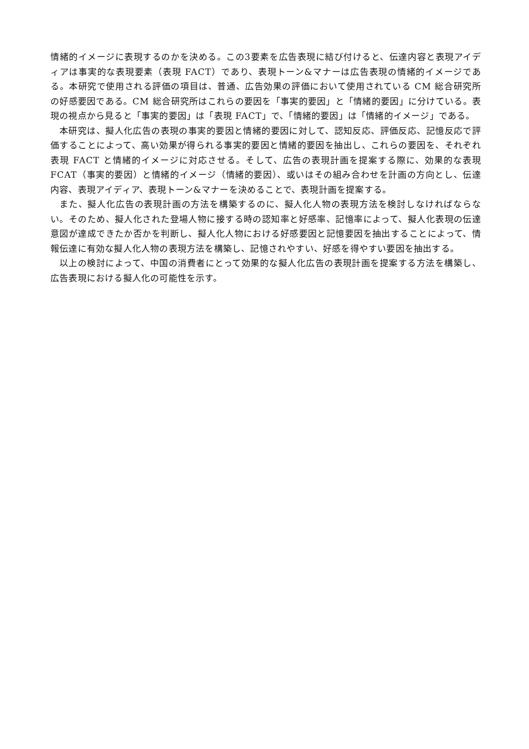情緒的イメージに表現するのかを決める。この3要素を広告表現に結び付けると、伝達内容と表現アイディアは事実的な表現要素（表現 FACT）であり、表現トーン&マナーは広告表現の情緒的イメージである。本研究で使用される評価の項目は、普通、広告効果の評価において使用されている CM 総合研究所の好感要因である。CM 総合研究所はこれらの要因を「事実的要因」と「情緒的要因」に分けている。表現の視点から見ると「事実的要因」は「表現 FACT」で、「情緒的要因」は「情緒的イメージ」である。
本研究は、擬人化広告の表現の事実的要因と情緒的要因に対して、認知反応、評価反応、記憶反応で評価することによって、高い効果が得られる事実的要因と情緒的要因を抽出し、これらの要因を、それぞれ表現 FACT と情緒的イメージに対応させる。そして、広告の表現計画を提案する際に、効果的な表現 FCAT（事実的要因）と情緒的イメージ（情緒的要因）、或いはその組み合わせを計画の方向とし、伝達内容、表現アイディア、表現トーン&マナーを決めることで、表現計画を提案する。
また、擬人化広告の表現計画の方法を構築するのに、擬人化人物の表現方法を検討しなければならない。そのため、擬人化された登場人物に接する時の認知率と好感率、記憶率によって、擬人化表現の伝達意図が達成できたか否かを判断し、擬人化人物における好感要因と記憶要因を抽出することによって、情報伝達に有効な擬人化人物の表現方法を構築し、記憶されやすい、好感を得やすい要因を抽出する。
以上の検討によって、中国の消費者にとって効果的な擬人化広告の表現計画を提案する方法を構築し、広告表現における擬人化の可能性を示す。